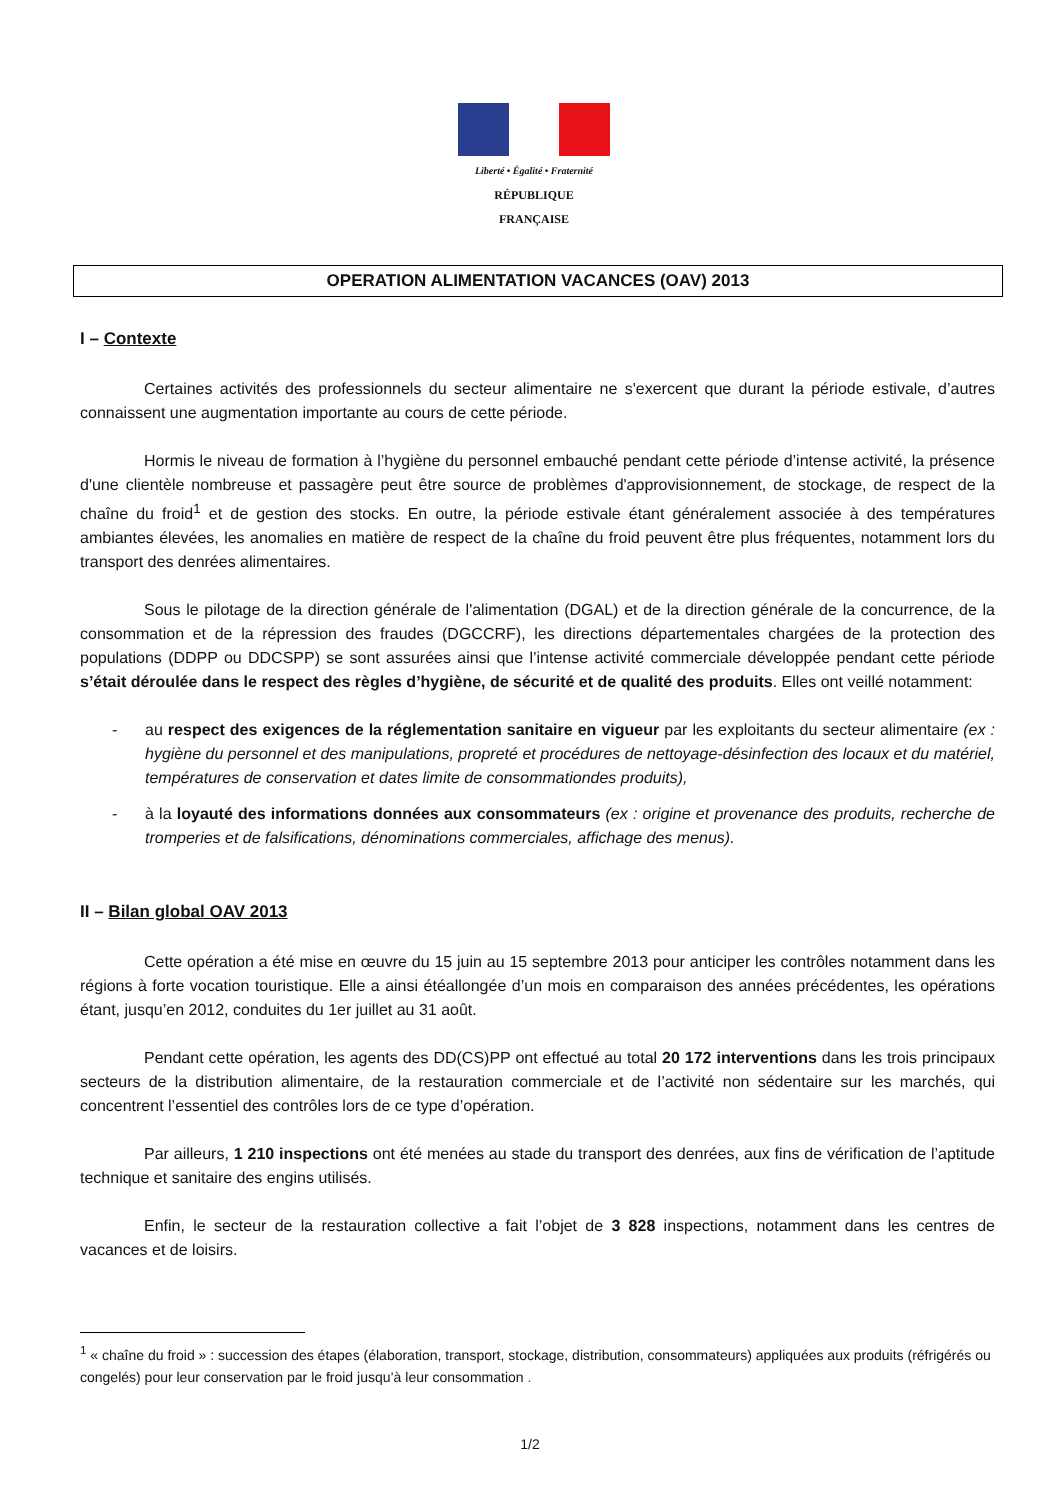Liberté • Égalité • Fraternité
RÉPUBLIQUE FRANÇAISE
OPERATION ALIMENTATION VACANCES (OAV) 2013
I – Contexte
Certaines activités des professionnels du secteur alimentaire ne s'exercent que durant la période estivale, d’autres connaissent une augmentation importante au cours de cette période.
Hormis le niveau de formation à l’hygiène du personnel embauché pendant cette période d’intense activité, la présence d'une clientèle nombreuse et passagère peut être source de problèmes d'approvisionnement, de stockage, de respect de la chaîne du froid<sup>1</sup> et de gestion des stocks. En outre, la période estivale étant généralement associée à des températures ambiantes élevées, les anomalies en matière de respect de la chaîne du froid peuvent être plus fréquentes, notamment lors du transport des denrées alimentaires.
Sous le pilotage de la direction générale de l'alimentation (DGAL) et de la direction générale de la concurrence, de la consommation et de la répression des fraudes (DGCCRF), les directions départementales chargées de la protection des populations (DDPP ou DDCSPP) se sont assurées ainsi que l’intense activité commerciale développée pendant cette période s’était déroulée dans le respect des règles d’hygiène, de sécurité et de qualité des produits. Elles ont veillé notamment:
- au respect des exigences de la réglementation sanitaire en vigueur par les exploitants du secteur alimentaire (ex : hygiène du personnel et des manipulations, propreté et procédures de nettoyage-désinfection des locaux et du matériel, températures de conservation et dates limite de consommationdes produits),
- à la loyauté des informations données aux consommateurs (ex : origine et provenance des produits, recherche de tromperies et de falsifications, dénominations commerciales, affichage des menus).
II – Bilan global OAV 2013
Cette opération a été mise en œuvre du 15 juin au 15 septembre 2013 pour anticiper les contrôles notamment dans les régions à forte vocation touristique. Elle a ainsi étéallongée d’un mois en comparaison des années précédentes, les opérations étant, jusqu’en 2012, conduites du 1er juillet au 31 août.
Pendant cette opération, les agents des DD(CS)PP ont effectué au total 20 172 interventions dans les trois principaux secteurs de la distribution alimentaire, de la restauration commerciale et de l’activité non sédentaire sur les marchés, qui concentrent l’essentiel des contrôles lors de ce type d’opération.
Par ailleurs, 1 210 inspections ont été menées au stade du transport des denrées, aux fins de vérification de l’aptitude technique et sanitaire des engins utilisés.
Enfin, le secteur de la restauration collective a fait l’objet de 3 828 inspections, notamment dans les centres de vacances et de loisirs.
<sup>1</sup> « chaîne du froid » : succession des étapes (élaboration, transport, stockage, distribution, consommateurs) appliquées aux produits (réfrigérés ou congelés) pour leur conservation par le froid jusqu’à leur consommation .
1/2